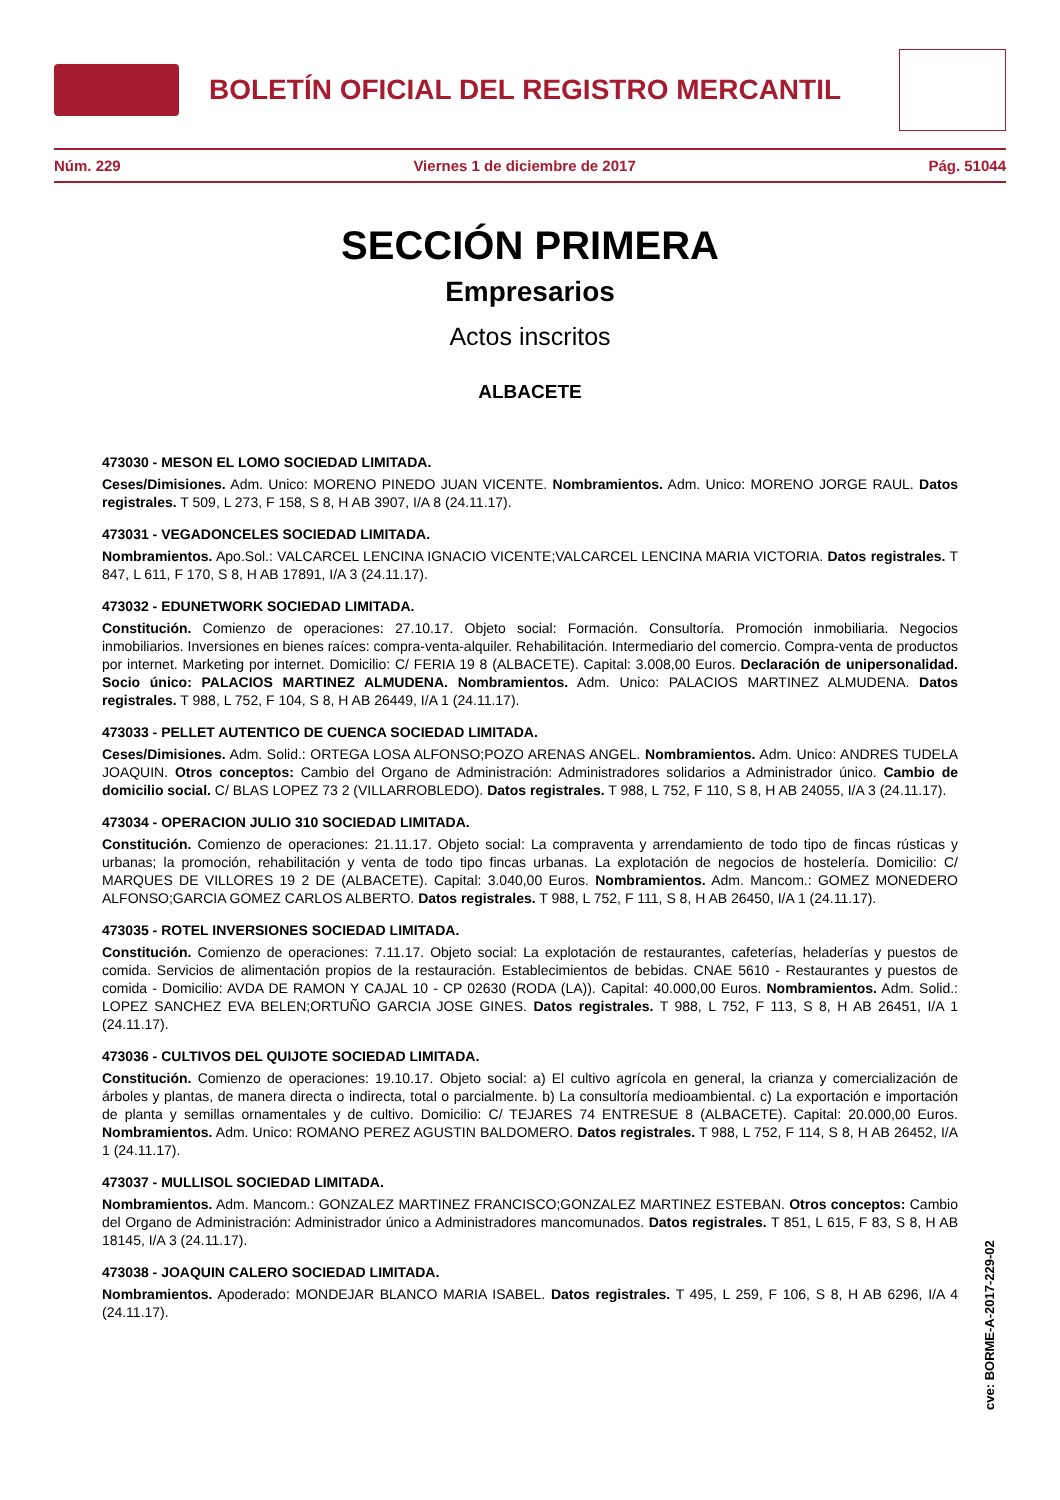BOLETÍN OFICIAL DEL REGISTRO MERCANTIL
Núm. 229 Viernes 1 de diciembre de 2017 Pág. 51044
SECCIÓN PRIMERA
Empresarios
Actos inscritos
ALBACETE
473030 - MESON EL LOMO SOCIEDAD LIMITADA.
Ceses/Dimisiones. Adm. Unico: MORENO PINEDO JUAN VICENTE. Nombramientos. Adm. Unico: MORENO JORGE RAUL. Datos registrales. T 509, L 273, F 158, S 8, H AB 3907, I/A 8 (24.11.17).
473031 - VEGADONCELES SOCIEDAD LIMITADA.
Nombramientos. Apo.Sol.: VALCARCEL LENCINA IGNACIO VICENTE;VALCARCEL LENCINA MARIA VICTORIA. Datos registrales. T 847, L 611, F 170, S 8, H AB 17891, I/A 3 (24.11.17).
473032 - EDUNETWORK SOCIEDAD LIMITADA.
Constitución. Comienzo de operaciones: 27.10.17. Objeto social: Formación. Consultoría. Promoción inmobiliaria. Negocios inmobiliarios. Inversiones en bienes raíces: compra-venta-alquiler. Rehabilitación. Intermediario del comercio. Compra-venta de productos por internet. Marketing por internet. Domicilio: C/ FERIA 19 8 (ALBACETE). Capital: 3.008,00 Euros. Declaración de unipersonalidad. Socio único: PALACIOS MARTINEZ ALMUDENA. Nombramientos. Adm. Unico: PALACIOS MARTINEZ ALMUDENA. Datos registrales. T 988, L 752, F 104, S 8, H AB 26449, I/A 1 (24.11.17).
473033 - PELLET AUTENTICO DE CUENCA SOCIEDAD LIMITADA.
Ceses/Dimisiones. Adm. Solid.: ORTEGA LOSA ALFONSO;POZO ARENAS ANGEL. Nombramientos. Adm. Unico: ANDRES TUDELA JOAQUIN. Otros conceptos: Cambio del Organo de Administración: Administradores solidarios a Administrador único. Cambio de domicilio social. C/ BLAS LOPEZ 73 2 (VILLARROBLEDO). Datos registrales. T 988, L 752, F 110, S 8, H AB 24055, I/A 3 (24.11.17).
473034 - OPERACION JULIO 310 SOCIEDAD LIMITADA.
Constitución. Comienzo de operaciones: 21.11.17. Objeto social: La compraventa y arrendamiento de todo tipo de fincas rústicas y urbanas; la promoción, rehabilitación y venta de todo tipo fincas urbanas. La explotación de negocios de hostelería. Domicilio: C/ MARQUES DE VILLORES 19 2 DE (ALBACETE). Capital: 3.040,00 Euros. Nombramientos. Adm. Mancom.: GOMEZ MONEDERO ALFONSO;GARCIA GOMEZ CARLOS ALBERTO. Datos registrales. T 988, L 752, F 111, S 8, H AB 26450, I/A 1 (24.11.17).
473035 - ROTEL INVERSIONES SOCIEDAD LIMITADA.
Constitución. Comienzo de operaciones: 7.11.17. Objeto social: La explotación de restaurantes, cafeterías, heladerías y puestos de comida. Servicios de alimentación propios de la restauración. Establecimientos de bebidas. CNAE 5610 - Restaurantes y puestos de comida - Domicilio: AVDA DE RAMON Y CAJAL 10 - CP 02630 (RODA (LA)). Capital: 40.000,00 Euros. Nombramientos. Adm. Solid.: LOPEZ SANCHEZ EVA BELEN;ORTUÑO GARCIA JOSE GINES. Datos registrales. T 988, L 752, F 113, S 8, H AB 26451, I/A 1 (24.11.17).
473036 - CULTIVOS DEL QUIJOTE SOCIEDAD LIMITADA.
Constitución. Comienzo de operaciones: 19.10.17. Objeto social: a) El cultivo agrícola en general, la crianza y comercialización de árboles y plantas, de manera directa o indirecta, total o parcialmente. b) La consultoría medioambiental. c) La exportación e importación de planta y semillas ornamentales y de cultivo. Domicilio: C/ TEJARES 74 ENTRESUE 8 (ALBACETE). Capital: 20.000,00 Euros. Nombramientos. Adm. Unico: ROMANO PEREZ AGUSTIN BALDOMERO. Datos registrales. T 988, L 752, F 114, S 8, H AB 26452, I/A 1 (24.11.17).
473037 - MULLISOL SOCIEDAD LIMITADA.
Nombramientos. Adm. Mancom.: GONZALEZ MARTINEZ FRANCISCO;GONZALEZ MARTINEZ ESTEBAN. Otros conceptos: Cambio del Organo de Administración: Administrador único a Administradores mancomunados. Datos registrales. T 851, L 615, F 83, S 8, H AB 18145, I/A 3 (24.11.17).
473038 - JOAQUIN CALERO SOCIEDAD LIMITADA.
Nombramientos. Apoderado: MONDEJAR BLANCO MARIA ISABEL. Datos registrales. T 495, L 259, F 106, S 8, H AB 6296, I/A 4 (24.11.17).
cve: BORME-A-2017-229-02